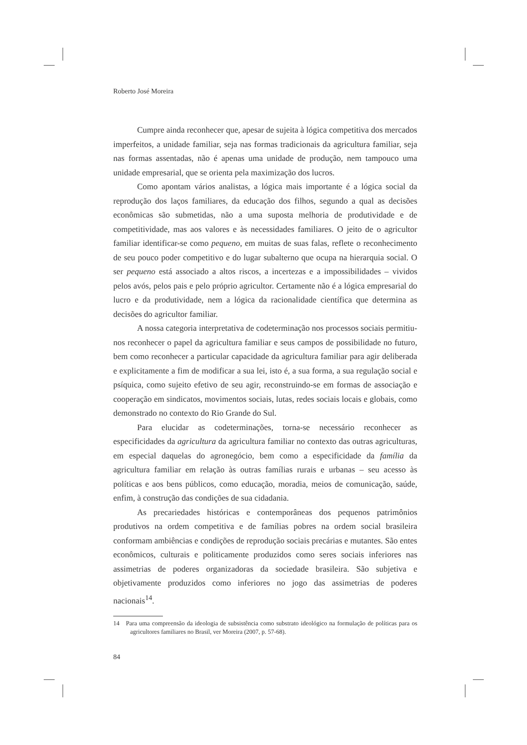Roberto José Moreira
Cumpre ainda reconhecer que, apesar de sujeita à lógica competitiva dos mercados imperfeitos, a unidade familiar, seja nas formas tradicionais da agricultura familiar, seja nas formas assentadas, não é apenas uma unidade de produção, nem tampouco uma unidade empresarial, que se orienta pela maximização dos lucros.
Como apontam vários analistas, a lógica mais importante é a lógica social da reprodução dos laços familiares, da educação dos filhos, segundo a qual as decisões econômicas são submetidas, não a uma suposta melhoria de produtividade e de competitividade, mas aos valores e às necessidades familiares. O jeito de o agricultor familiar identificar-se como pequeno, em muitas de suas falas, reflete o reconhecimento de seu pouco poder competitivo e do lugar subalterno que ocupa na hierarquia social. O ser pequeno está associado a altos riscos, a incertezas e a impossibilidades – vividos pelos avós, pelos pais e pelo próprio agricultor. Certamente não é a lógica empresarial do lucro e da produtividade, nem a lógica da racionalidade científica que determina as decisões do agricultor familiar.
A nossa categoria interpretativa de codeterminação nos processos sociais permitiu-nos reconhecer o papel da agricultura familiar e seus campos de possibilidade no futuro, bem como reconhecer a particular capacidade da agricultura familiar para agir deliberada e explicitamente a fim de modificar a sua lei, isto é, a sua forma, a sua regulação social e psíquica, como sujeito efetivo de seu agir, reconstruindo-se em formas de associação e cooperação em sindicatos, movimentos sociais, lutas, redes sociais locais e globais, como demonstrado no contexto do Rio Grande do Sul.
Para elucidar as codeterminações, torna-se necessário reconhecer as especificidades da agricultura da agricultura familiar no contexto das outras agriculturas, em especial daquelas do agronegócio, bem como a especificidade da família da agricultura familiar em relação às outras famílias rurais e urbanas – seu acesso às políticas e aos bens públicos, como educação, moradia, meios de comunicação, saúde, enfim, à construção das condições de sua cidadania.
As precariedades históricas e contemporâneas dos pequenos patrimônios produtivos na ordem competitiva e de famílias pobres na ordem social brasileira conformam ambiências e condições de reprodução sociais precárias e mutantes. São entes econômicos, culturais e politicamente produzidos como seres sociais inferiores nas assimetrias de poderes organizadoras da sociedade brasileira. São subjetiva e objetivamente produzidos como inferiores no jogo das assimetrias de poderes nacionais<sup>14</sup>.
14 Para uma compreensão da ideologia de subsistência como substrato ideológico na formulação de políticas para os agricultores familiares no Brasil, ver Moreira (2007, p. 57-68).
84